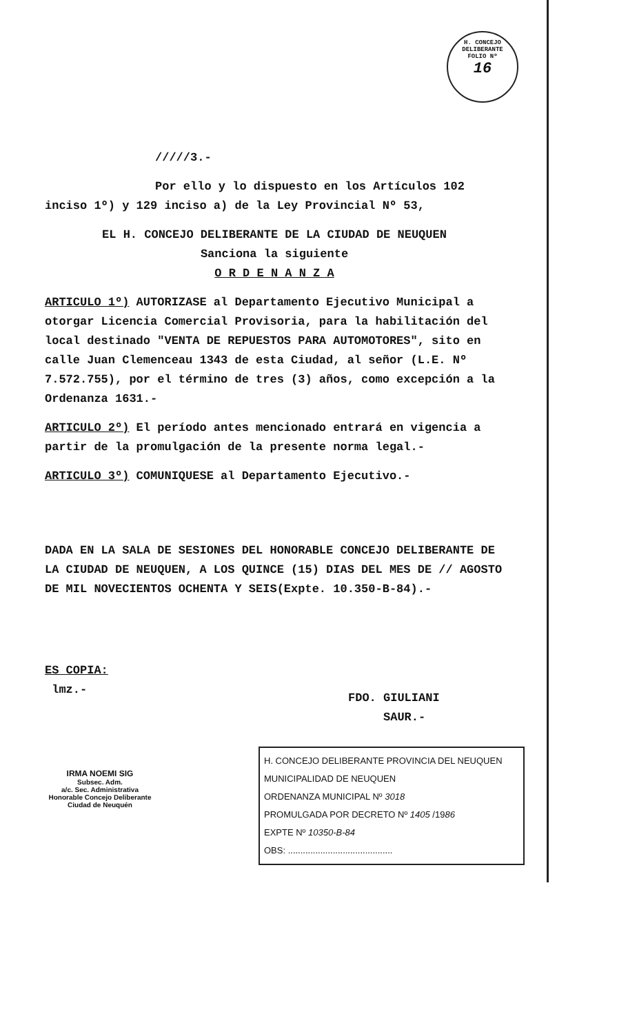H. CONCEJO DELIBERANTE
FOLIO Nº
16
/////3.-
Por ello y lo dispuesto en los Artículos 102 inciso 1º) y 129 inciso a) de la Ley Provincial Nº 53,
EL H. CONCEJO DELIBERANTE DE LA CIUDAD DE NEUQUEN
Sanciona la siguiente
O R D E N A N Z A
ARTICULO 1º) AUTORIZASE al Departamento Ejecutivo Municipal a otorgar Licencia Comercial Provisoria, para la habilitación del local destinado "VENTA DE REPUESTOS PARA AUTOMOTORES", sito en calle Juan Clemenceau 1343 de esta Ciudad, al señor (L.E. Nº 7.572.755), por el término de tres (3) años, como excepción a la Ordenanza 1631.-
ARTICULO 2º) El período antes mencionado entrará en vigencia a partir de la promulgación de la presente norma legal.-
ARTICULO 3º) COMUNIQUESE al Departamento Ejecutivo.-
DADA EN LA SALA DE SESIONES DEL HONORABLE CONCEJO DELIBERANTE DE LA CIUDAD DE NEUQUEN, A LOS QUINCE (15) DIAS DEL MES DE // AGOSTO DE MIL NOVECIENTOS OCHENTA Y SEIS(Expte. 10.350-B-84).-
ES COPIA:
lmz.-
FDO. GIULIANI
SAUR.-
IRMA NOEMI SIG
Subsec. Adm.
a/c. Sec. Administrativa
Honorable Concejo Deliberante
Ciudad de Neuquén
H. CONCEJO DELIBERANTE PROVINCIA DEL NEUQUEN MUNICIPALIDAD DE NEUQUEN
ORDENANZA MUNICIPAL Nº 3018
PROMULGADA POR DECRETO Nº 1405 /1986
EXPTE Nº 10350-B-84
OBS: ..........................................